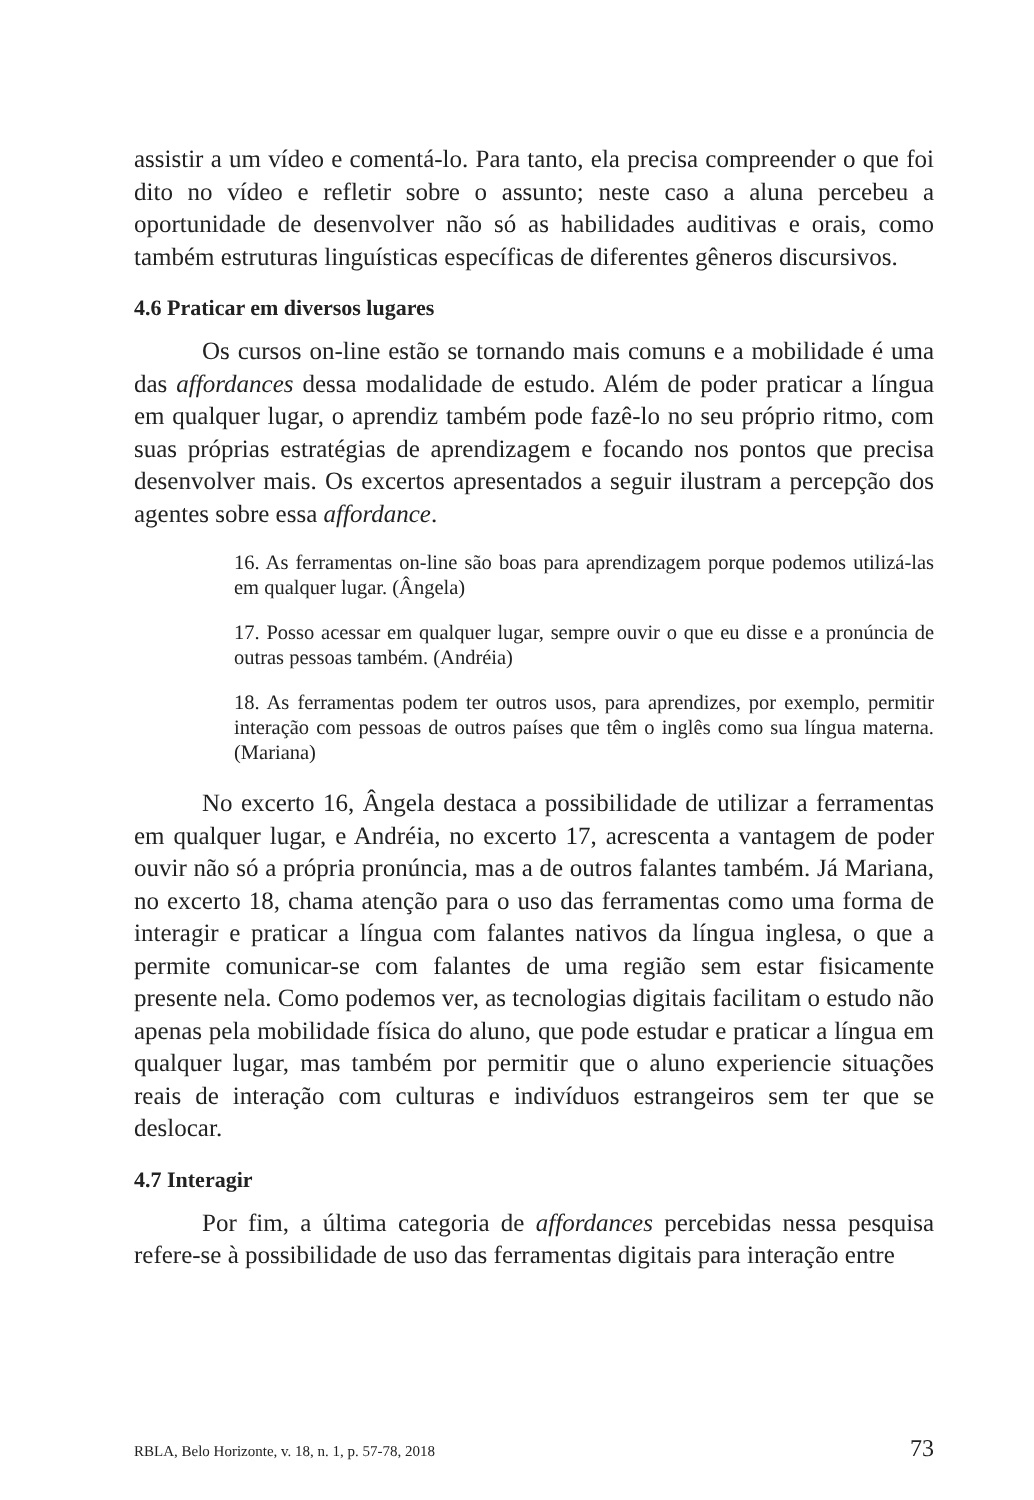assistir a um vídeo e comentá-lo. Para tanto, ela precisa compreender o que foi dito no vídeo e refletir sobre o assunto; neste caso a aluna percebeu a oportunidade de desenvolver não só as habilidades auditivas e orais, como também estruturas linguísticas específicas de diferentes gêneros discursivos.
4.6 Praticar em diversos lugares
Os cursos on-line estão se tornando mais comuns e a mobilidade é uma das affordances dessa modalidade de estudo. Além de poder praticar a língua em qualquer lugar, o aprendiz também pode fazê-lo no seu próprio ritmo, com suas próprias estratégias de aprendizagem e focando nos pontos que precisa desenvolver mais. Os excertos apresentados a seguir ilustram a percepção dos agentes sobre essa affordance.
16. As ferramentas on-line são boas para aprendizagem porque podemos utilizá-las em qualquer lugar. (Ângela)
17. Posso acessar em qualquer lugar, sempre ouvir o que eu disse e a pronúncia de outras pessoas também. (Andréia)
18. As ferramentas podem ter outros usos, para aprendizes, por exemplo, permitir interação com pessoas de outros países que têm o inglês como sua língua materna. (Mariana)
No excerto 16, Ângela destaca a possibilidade de utilizar a ferramentas em qualquer lugar, e Andréia, no excerto 17, acrescenta a vantagem de poder ouvir não só a própria pronúncia, mas a de outros falantes também. Já Mariana, no excerto 18, chama atenção para o uso das ferramentas como uma forma de interagir e praticar a língua com falantes nativos da língua inglesa, o que a permite comunicar-se com falantes de uma região sem estar fisicamente presente nela. Como podemos ver, as tecnologias digitais facilitam o estudo não apenas pela mobilidade física do aluno, que pode estudar e praticar a língua em qualquer lugar, mas também por permitir que o aluno experiencie situações reais de interação com culturas e indivíduos estrangeiros sem ter que se deslocar.
4.7 Interagir
Por fim, a última categoria de affordances percebidas nessa pesquisa refere-se à possibilidade de uso das ferramentas digitais para interação entre
RBLA, Belo Horizonte, v. 18, n. 1, p. 57-78, 2018 73